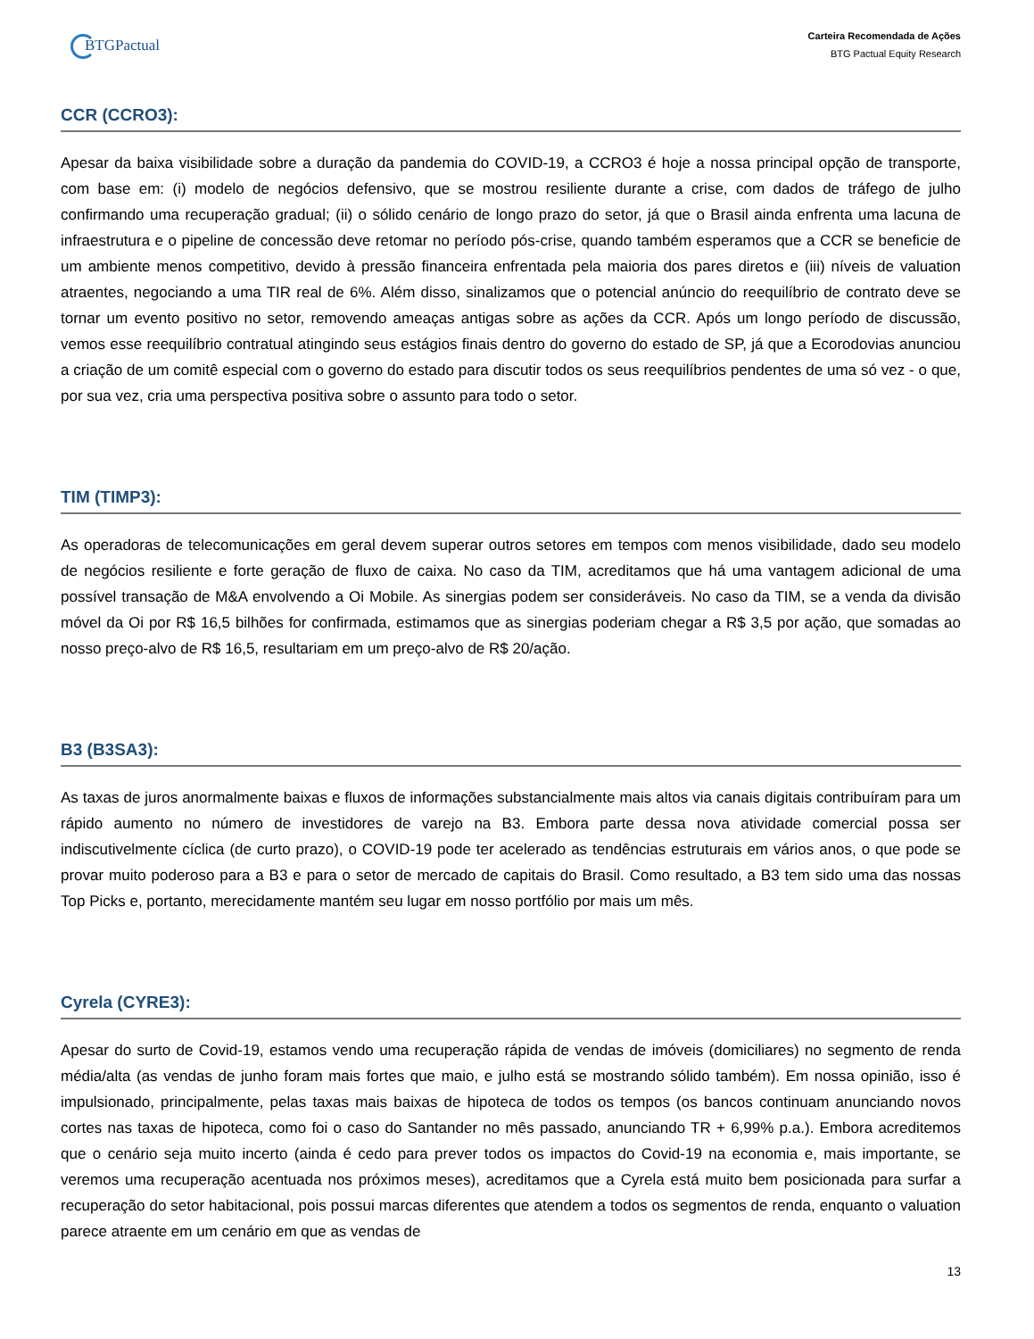BTGPactual
Carteira Recomendada de Ações
BTG Pactual Equity Research
CCR (CCRO3):
Apesar da baixa visibilidade sobre a duração da pandemia do COVID-19, a CCRO3 é hoje a nossa principal opção de transporte, com base em: (i) modelo de negócios defensivo, que se mostrou resiliente durante a crise, com dados de tráfego de julho confirmando uma recuperação gradual; (ii) o sólido cenário de longo prazo do setor, já que o Brasil ainda enfrenta uma lacuna de infraestrutura e o pipeline de concessão deve retomar no período pós-crise, quando também esperamos que a CCR se beneficie de um ambiente menos competitivo, devido à pressão financeira enfrentada pela maioria dos pares diretos e (iii) níveis de valuation atraentes, negociando a uma TIR real de 6%. Além disso, sinalizamos que o potencial anúncio do reequilíbrio de contrato deve se tornar um evento positivo no setor, removendo ameaças antigas sobre as ações da CCR. Após um longo período de discussão, vemos esse reequilíbrio contratual atingindo seus estágios finais dentro do governo do estado de SP, já que a Ecorodovias anunciou a criação de um comitê especial com o governo do estado para discutir todos os seus reequilíbrios pendentes de uma só vez - o que, por sua vez, cria uma perspectiva positiva sobre o assunto para todo o setor.
TIM (TIMP3):
As operadoras de telecomunicações em geral devem superar outros setores em tempos com menos visibilidade, dado seu modelo de negócios resiliente e forte geração de fluxo de caixa. No caso da TIM, acreditamos que há uma vantagem adicional de uma possível transação de M&A envolvendo a Oi Mobile. As sinergias podem ser consideráveis. No caso da TIM, se a venda da divisão móvel da Oi por R$ 16,5 bilhões for confirmada, estimamos que as sinergias poderiam chegar a R$ 3,5 por ação, que somadas ao nosso preço-alvo de R$ 16,5, resultariam em um preço-alvo de R$ 20/ação.
B3 (B3SA3):
As taxas de juros anormalmente baixas e fluxos de informações substancialmente mais altos via canais digitais contribuíram para um rápido aumento no número de investidores de varejo na B3. Embora parte dessa nova atividade comercial possa ser indiscutivelmente cíclica (de curto prazo), o COVID-19 pode ter acelerado as tendências estruturais em vários anos, o que pode se provar muito poderoso para a B3 e para o setor de mercado de capitais do Brasil. Como resultado, a B3 tem sido uma das nossas Top Picks e, portanto, merecidamente mantém seu lugar em nosso portfólio por mais um mês.
Cyrela (CYRE3):
Apesar do surto de Covid-19, estamos vendo uma recuperação rápida de vendas de imóveis (domiciliares) no segmento de renda média/alta (as vendas de junho foram mais fortes que maio, e julho está se mostrando sólido também). Em nossa opinião, isso é impulsionado, principalmente, pelas taxas mais baixas de hipoteca de todos os tempos (os bancos continuam anunciando novos cortes nas taxas de hipoteca, como foi o caso do Santander no mês passado, anunciando TR + 6,99% p.a.). Embora acreditemos que o cenário seja muito incerto (ainda é cedo para prever todos os impactos do Covid-19 na economia e, mais importante, se veremos uma recuperação acentuada nos próximos meses), acreditamos que a Cyrela está muito bem posicionada para surfar a recuperação do setor habitacional, pois possui marcas diferentes que atendem a todos os segmentos de renda, enquanto o valuation parece atraente em um cenário em que as vendas de
13